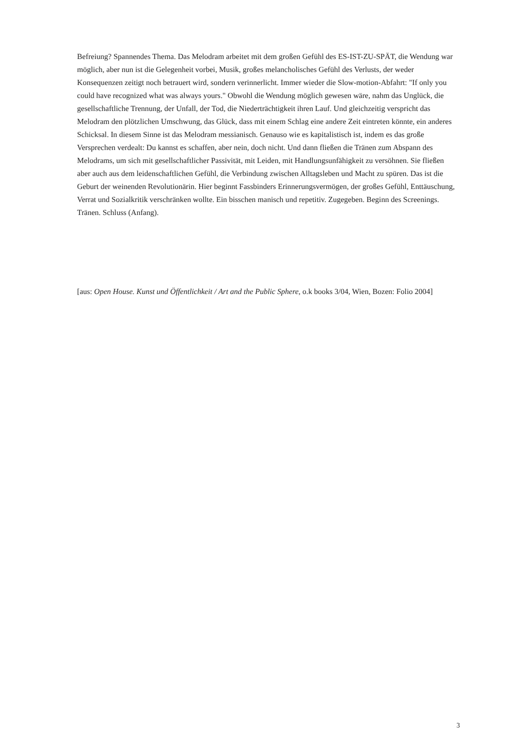Befreiung? Spannendes Thema. Das Melodram arbeitet mit dem großen Gefühl des ES-IST-ZU-SPÄT, die Wendung war möglich, aber nun ist die Gelegenheit vorbei, Musik, großes melancholisches Gefühl des Verlusts, der weder Konsequenzen zeitigt noch betrauert wird, sondern verinnerlicht. Immer wieder die Slow-motion-Abfahrt: "If only you could have recognized what was always yours." Obwohl die Wendung möglich gewesen wäre, nahm das Unglück, die gesellschaftliche Trennung, der Unfall, der Tod, die Niederträchtigkeit ihren Lauf. Und gleichzeitig verspricht das Melodram den plötzlichen Umschwung, das Glück, dass mit einem Schlag eine andere Zeit eintreten könnte, ein anderes Schicksal. In diesem Sinne ist das Melodram messianisch. Genauso wie es kapitalistisch ist, indem es das große Versprechen verdealt: Du kannst es schaffen, aber nein, doch nicht. Und dann fließen die Tränen zum Abspann des Melodrams, um sich mit gesellschaftlicher Passivität, mit Leiden, mit Handlungsunfähigkeit zu versöhnen. Sie fließen aber auch aus dem leidenschaftlichen Gefühl, die Verbindung zwischen Alltagsleben und Macht zu spüren. Das ist die Geburt der weinenden Revolutionärin. Hier beginnt Fassbinders Erinnerungsvermögen, der großes Gefühl, Enttäuschung, Verrat und Sozialkritik verschränken wollte. Ein bisschen manisch und repetitiv. Zugegeben. Beginn des Screenings. Tränen. Schluss (Anfang).
[aus: Open House. Kunst und Öffentlichkeit / Art and the Public Sphere, o.k books 3/04, Wien, Bozen: Folio 2004]
3